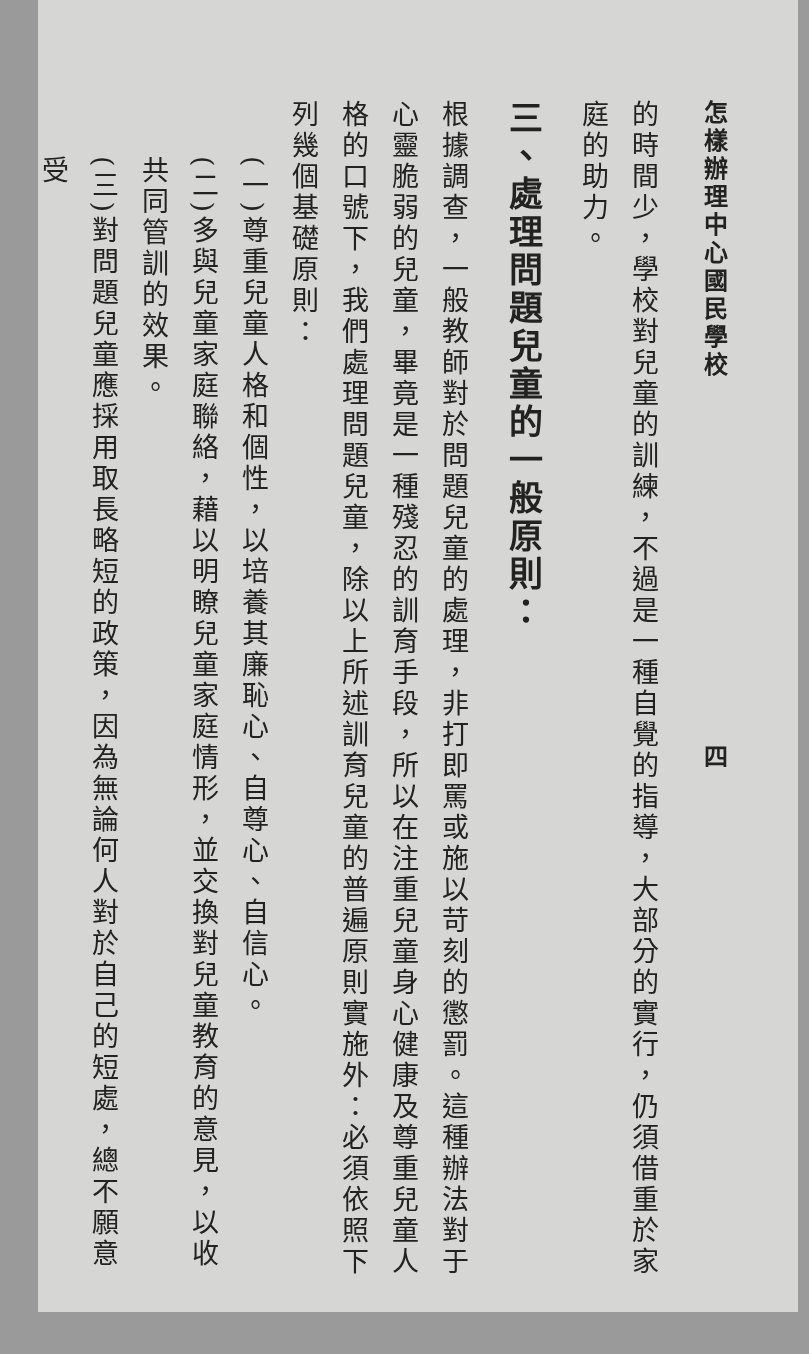怎樣辦理中心國民學校　　　　　　　　　　　　　四
的時間少，學校對兒童的訓練，不過是一種自覺的指導，大部分的實行，仍須借重於家庭的助力。
三、處理問題兒童的一般原則：
根據調查，一般教師對於問題兒童的處理，非打即罵或施以苛刻的懲罰。這種辦法對于心靈脆弱的兒童，畢竟是一種殘忍的訓育手段，所以在注重兒童身心健康及尊重兒童人格的口號下，我們處理問題兒童，除以上所述訓育兒童的普遍原則實施外：必須依照下列幾個基礎原則：
(一)尊重兒童人格和個性，以培養其廉恥心、自尊心、自信心。
(二)多與兒童家庭聯絡，藉以明瞭兒童家庭情形，並交換對兒童教育的意見，以收共同管訓的效果。
(三)對問題兒童應採用取長略短的政策，因為無論何人對於自己的短處，總不願意受